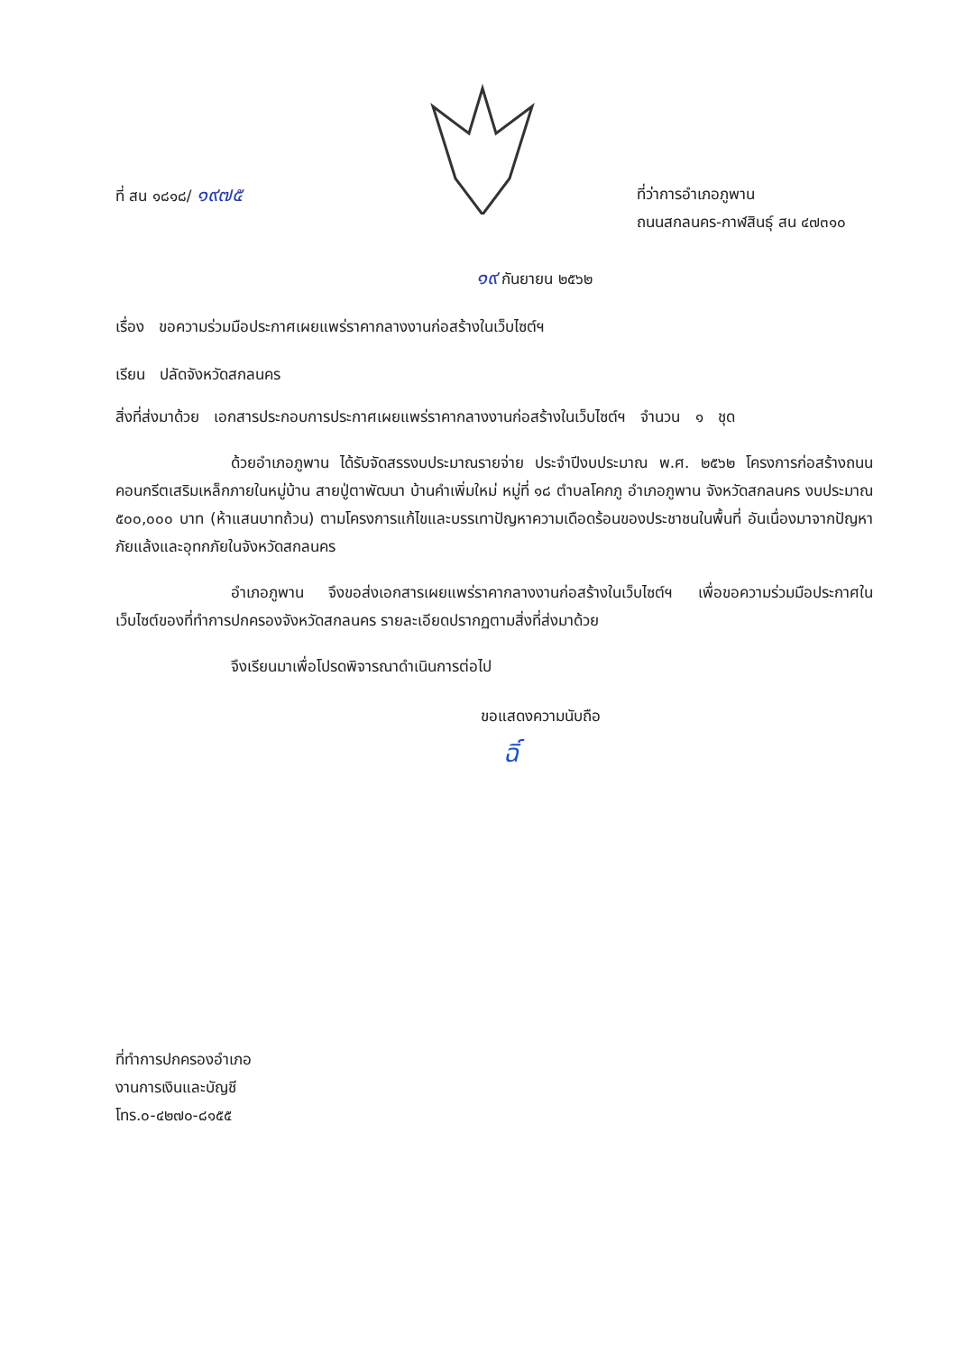ที่ สน ๑๘๑๘/ ๑๙๗๕
ที่ว่าการอำเภอภูพาน
ถนนสกลนคร-กาฬสินธุ์ สน ๔๗๓๑๐
๑๙ กันยายน ๒๕๖๒
เรื่อง ขอความร่วมมือประกาศเผยแพร่ราคากลางงานก่อสร้างในเว็บไซต์ฯ
เรียน ปลัดจังหวัดสกลนคร
สิ่งที่ส่งมาด้วย เอกสารประกอบการประกาศเผยแพร่ราคากลางงานก่อสร้างในเว็บไซต์ฯ จำนวน ๑ ชุด
ด้วยอำเภอภูพาน ได้รับจัดสรรงบประมาณรายจ่าย ประจำปีงบประมาณ พ.ศ. ๒๕๖๒ โครงการก่อสร้างถนนคอนกรีตเสริมเหล็กภายในหมู่บ้าน สายปู่ตาพัฒนา บ้านคำเพิ่มใหม่ หมู่ที่ ๑๘ ตำบลโคกภู อำเภอภูพาน จังหวัดสกลนคร งบประมาณ ๕๐๐,๐๐๐ บาท (ห้าแสนบาทถ้วน) ตามโครงการแก้ไขและบรรเทาปัญหาความเดือดร้อนของประชาชนในพื้นที่ อันเนื่องมาจากปัญหาภัยแล้งและอุทกภัยในจังหวัดสกลนคร
อำเภอภูพาน จึงขอส่งเอกสารเผยแพร่ราคากลางงานก่อสร้างในเว็บไซต์ฯ เพื่อขอความร่วมมือประกาศในเว็บไซต์ของที่ทำการปกครองจังหวัดสกลนคร รายละเอียดปรากฏตามสิ่งที่ส่งมาด้วย
จึงเรียนมาเพื่อโปรดพิจารณาดำเนินการต่อไป
ขอแสดงความนับถือ
ฉิ์
ที่ทำการปกครองอำเภอ
งานการเงินและบัญชี
โทร.๐-๔๒๗๐-๘๑๕๕